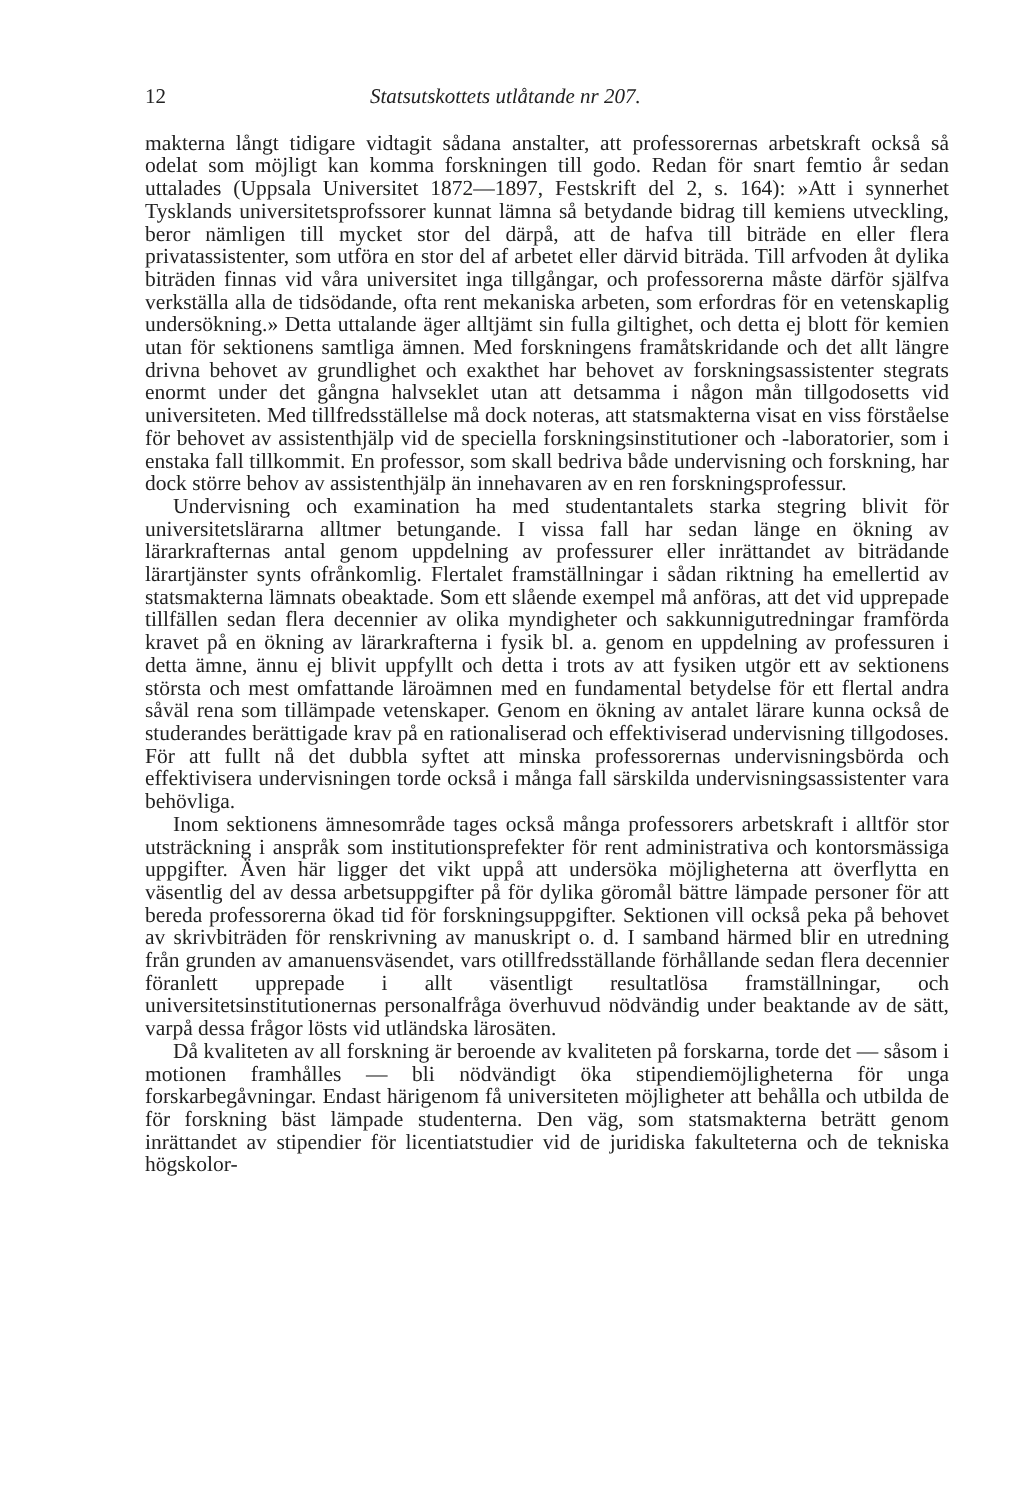12 Statsutskottets utlåtande nr 207.
makterna långt tidigare vidtagit sådana anstalter, att professorernas arbetskraft också så odelat som möjligt kan komma forskningen till godo. Redan för snart femtio år sedan uttalades (Uppsala Universitet 1872—1897, Festskrift del 2, s. 164): »Att i synnerhet Tysklands universitetsprofssorer kunnat lämna så betydande bidrag till kemiens utveckling, beror nämligen till mycket stor del därpå, att de hafva till biträde en eller flera privatassistenter, som utföra en stor del af arbetet eller därvid biträda. Till arfvoden åt dylika biträden finnas vid våra universitet inga tillgångar, och professorerna måste därför själfva verkställa alla de tidsödande, ofta rent mekaniska arbeten, som erfordras för en vetenskaplig undersökning.» Detta uttalande äger alltjämt sin fulla giltighet, och detta ej blott för kemien utan för sektionens samtliga ämnen. Med forskningens framåtskridande och det allt längre drivna behovet av grundlighet och exakthet har behovet av forskningsassistenter stegrats enormt under det gångna halvseklet utan att detsamma i någon mån tillgodosetts vid universiteten. Med tillfredsställelse må dock noteras, att statsmakterna visat en viss förståelse för behovet av assistenthjälp vid de speciella forskningsinstitutioner och -laboratorier, som i enstaka fall tillkommit. En professor, som skall bedriva både undervisning och forskning, har dock större behov av assistenthjälp än innehavaren av en ren forskningsprofessur.
Undervisning och examination ha med studentantalets starka stegring blivit för universitetslärarna alltmer betungande. I vissa fall har sedan länge en ökning av lärarkrafternas antal genom uppdelning av professurer eller inrättandet av biträdande lärartjänster synts ofrånkomlig. Flertalet framställningar i sådan riktning ha emellertid av statsmakterna lämnats obeaktade. Som ett slående exempel må anföras, att det vid upprepade tillfällen sedan flera decennier av olika myndigheter och sakkunnigutredningar framförda kravet på en ökning av lärarkrafterna i fysik bl. a. genom en uppdelning av professuren i detta ämne, ännu ej blivit uppfyllt och detta i trots av att fysiken utgör ett av sektionens största och mest omfattande läroämnen med en fundamental betydelse för ett flertal andra såväl rena som tillämpade vetenskaper. Genom en ökning av antalet lärare kunna också de studerandes berättigade krav på en rationaliserad och effektiviserad undervisning tillgodoses. För att fullt nå det dubbla syftet att minska professorernas undervisningsbörda och effektivisera undervisningen torde också i många fall särskilda undervisningsassistenter vara behövliga.
Inom sektionens ämnesområde tages också många professorers arbetskraft i alltför stor utsträckning i anspråk som institutionsprefekter för rent administrativa och kontorsmässiga uppgifter. Även här ligger det vikt uppå att undersöka möjligheterna att överflytta en väsentlig del av dessa arbetsuppgifter på för dylika göromål bättre lämpade personer för att bereda professorerna ökad tid för forskningsuppgifter. Sektionen vill också peka på behovet av skrivbiträden för renskrivning av manuskript o. d. I samband härmed blir en utredning från grunden av amanuensväsendet, vars otillfredsställande förhållande sedan flera decennier föranlett upprepade i allt väsentligt resultatlösa framställningar, och universitetsinstitutionernas personalfråga överhuvud nödvändig under beaktande av de sätt, varpå dessa frågor lösts vid utländska lärosäten.
Då kvaliteten av all forskning är beroende av kvaliteten på forskarna, torde det — såsom i motionen framhålles — bli nödvändigt öka stipendiemöjligheterna för unga forskarbegåvningar. Endast härigenom få universiteten möjligheter att behålla och utbilda de för forskning bäst lämpade studenterna. Den väg, som statsmakterna beträtt genom inrättandet av stipendier för licentiatstudier vid de juridiska fakulteterna och de tekniska högskolor-